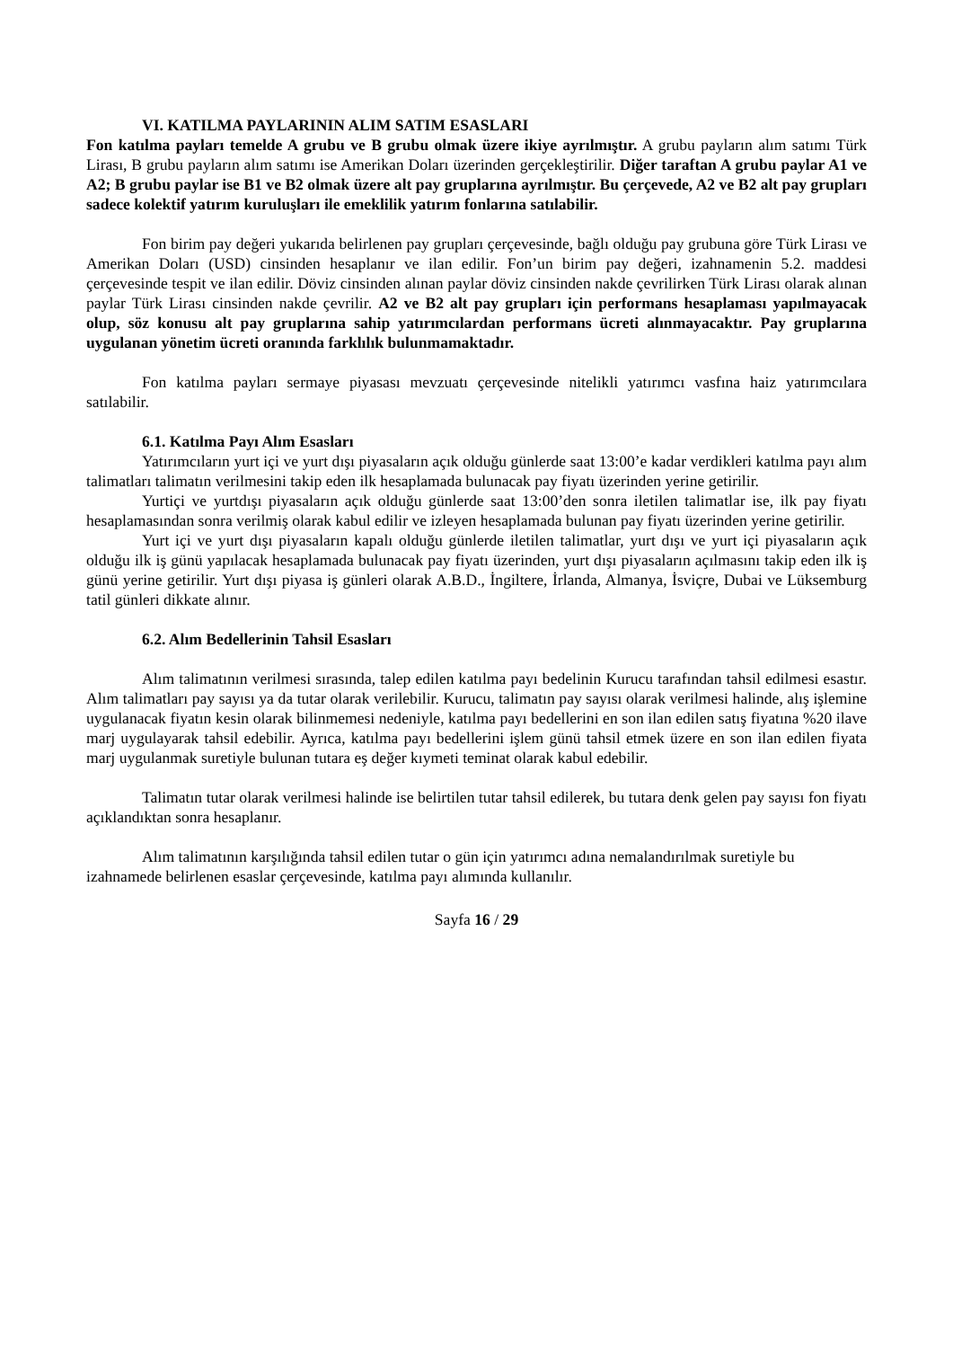VI. KATILMA PAYLARININ ALIM SATIM ESASLARI
Fon katılma payları temelde A grubu ve B grubu olmak üzere ikiye ayrılmıştır. A grubu payların alım satımı Türk Lirası, B grubu payların alım satımı ise Amerikan Doları üzerinden gerçekleştirilir. Diğer taraftan A grubu paylar A1 ve A2; B grubu paylar ise B1 ve B2 olmak üzere alt pay gruplarına ayrılmıştır. Bu çerçevede, A2 ve B2 alt pay grupları sadece kolektif yatırım kuruluşları ile emeklilik yatırım fonlarına satılabilir.
Fon birim pay değeri yukarıda belirlenen pay grupları çerçevesinde, bağlı olduğu pay grubuna göre Türk Lirası ve Amerikan Doları (USD) cinsinden hesaplanır ve ilan edilir. Fon’un birim pay değeri, izahnamenin 5.2. maddesi çerçevesinde tespit ve ilan edilir. Döviz cinsinden alınan paylar döviz cinsinden nakde çevrilirken Türk Lirası olarak alınan paylar Türk Lirası cinsinden nakde çevrilir. A2 ve B2 alt pay grupları için performans hesaplaması yapılmayacak olup, söz konusu alt pay gruplarına sahip yatırımcılardan performans ücreti alınmayacaktır. Pay gruplarına uygulanan yönetim ücreti oranında farklılık bulunmamaktadır.
Fon katılma payları sermaye piyasası mevzuatı çerçevesinde nitelikli yatırımcı vasfına haiz yatırımcılara satılabilir.
6.1. Katılma Payı Alım Esasları
Yatırımcıların yurt içi ve yurt dışı piyasaların açık olduğu günlerde saat 13:00’e kadar verdikleri katılma payı alım talimatları talimatın verilmesini takip eden ilk hesaplamada bulunacak pay fiyatı üzerinden yerine getirilir.
Yurtiçi ve yurtdışı piyasaların açık olduğu günlerde saat 13:00’den sonra iletilen talimatlar ise, ilk pay fiyatı hesaplamasından sonra verilmiş olarak kabul edilir ve izleyen hesaplamada bulunan pay fiyatı üzerinden yerine getirilir.
Yurt içi ve yurt dışı piyasaların kapalı olduğu günlerde iletilen talimatlar, yurt dışı ve yurt içi piyasaların açık olduğu ilk iş günü yapılacak hesaplamada bulunacak pay fiyatı üzerinden, yurt dışı piyasaların açılmasını takip eden ilk iş günü yerine getirilir. Yurt dışı piyasa iş günleri olarak A.B.D., İngiltere, İrlanda, Almanya, İsviçre, Dubai ve Lüksemburg tatil günleri dikkate alınır.
6.2. Alım Bedellerinin Tahsil Esasları
Alım talimatının verilmesi sırasında, talep edilen katılma payı bedelinin Kurucu tarafından tahsil edilmesi esastır. Alım talimatları pay sayısı ya da tutar olarak verilebilir. Kurucu, talimatın pay sayısı olarak verilmesi halinde, alış işlemine uygulanacak fiyatın kesin olarak bilinmemesi nedeniyle, katılma payı bedellerini en son ilan edilen satış fiyatına %20 ilave marj uygulayarak tahsil edebilir. Ayrıca, katılma payı bedellerini işlem günü tahsil etmek üzere en son ilan edilen fiyata marj uygulanmak suretiyle bulunan tutara eş değer kıymeti teminat olarak kabul edebilir.
Talimatın tutar olarak verilmesi halinde ise belirtilen tutar tahsil edilerek, bu tutara denk gelen pay sayısı fon fiyatı açıklandıktan sonra hesaplanır.
Alım talimatının karşılığında tahsil edilen tutar o gün için yatırımcı adına nemalandırılmak suretiyle bu izahnamede belirlenen esaslar çerçevesinde, katılma payı alımında kullanılır.
Sayfa 16 / 29